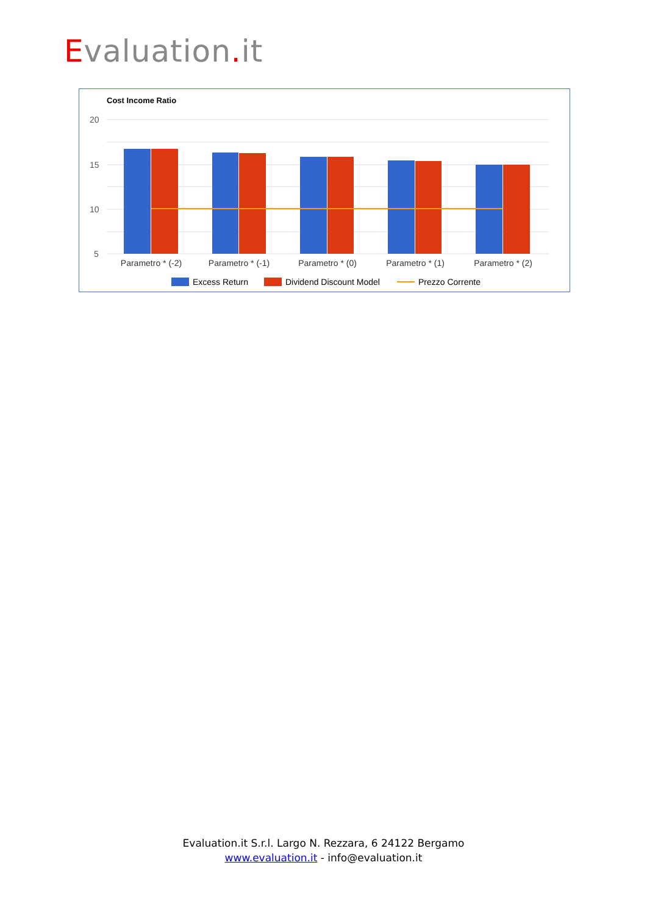Evaluation. it
Cost Income Ratio
20
15
10
5
Parametro * (-2)
Parametro * (-1)
Parametro * (0)
Parametro * (1)
Parametro * (2)
Excess Return
Dividend Discount Model
Prezzo Corrente
Evaluation.it S.r.l. Largo N. Rezzara, 6 24122 Bergamo
www.evaluation.it - info@evaluation.it